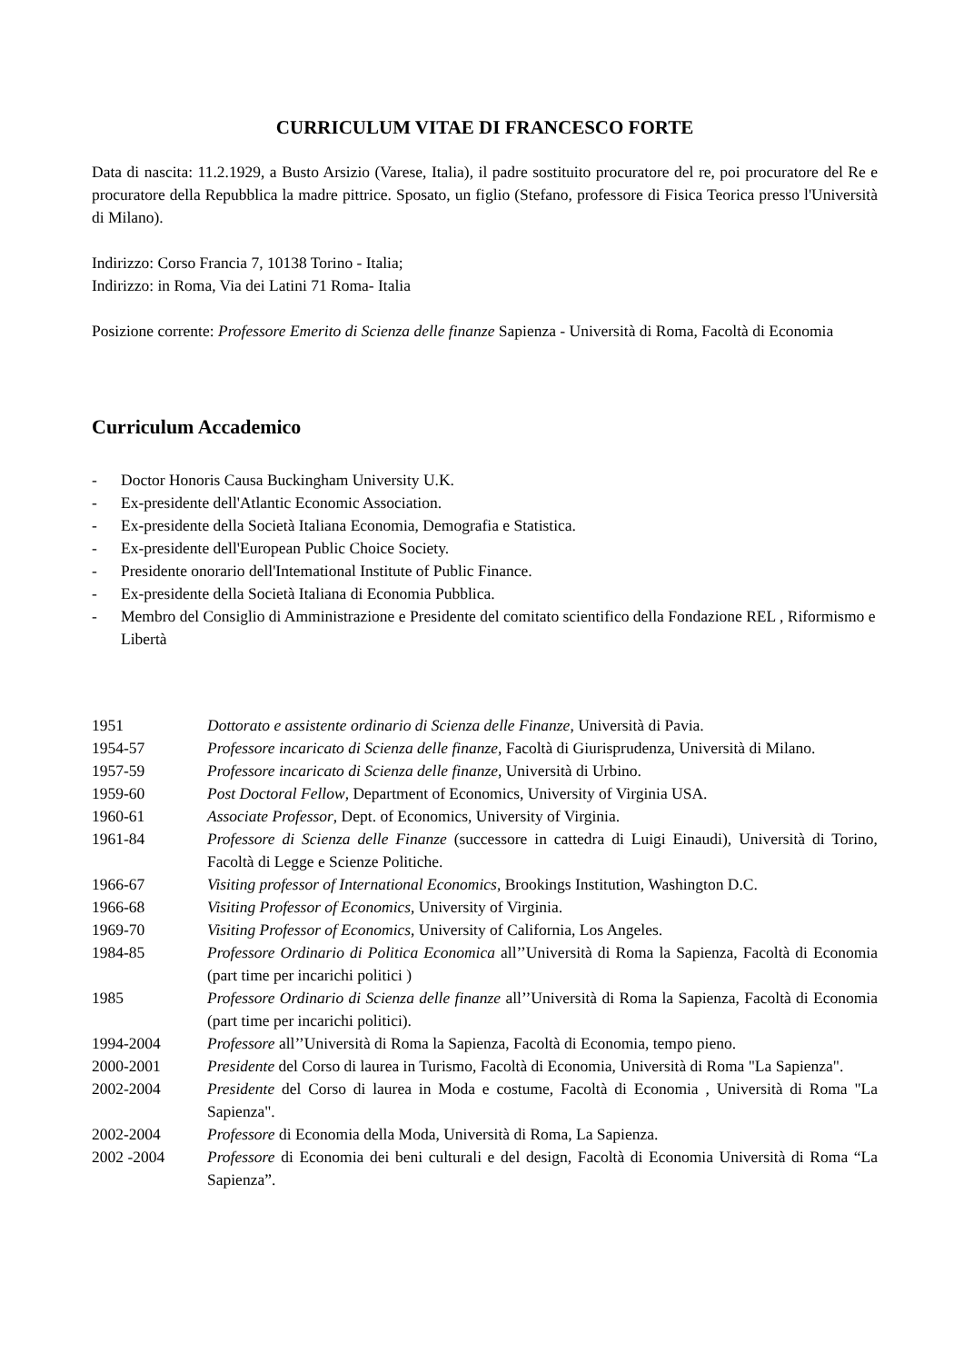CURRICULUM VITAE DI FRANCESCO FORTE
Data di nascita: 11.2.1929, a Busto Arsizio (Varese, Italia), il padre sostituito procuratore del re, poi procuratore del Re e procuratore della Repubblica la madre pittrice. Sposato, un figlio (Stefano, professore di Fisica Teorica presso l'Università di Milano).
Indirizzo: Corso Francia 7, 10138 Torino - Italia;
Indirizzo: in Roma, Via dei Latini 71 Roma- Italia
Posizione corrente: Professore Emerito di Scienza delle finanze Sapienza - Università di Roma, Facoltà di Economia
Curriculum Accademico
- Doctor Honoris Causa Buckingham University U.K.
- Ex-presidente dell'Atlantic Economic Association.
- Ex-presidente della Società Italiana Economia, Demografia e Statistica.
- Ex-presidente dell'European Public Choice Society.
- Presidente onorario dell'Intemational Institute of Public Finance.
- Ex-presidente della Società Italiana di Economia Pubblica.
- Membro del Consiglio di Amministrazione e Presidente del comitato scientifico della Fondazione REL , Riformismo e Libertà
1951 Dottorato e assistente ordinario di Scienza delle Finanze, Università di Pavia.
1954-57 Professore incaricato di Scienza delle finanze, Facoltà di Giurisprudenza, Università di Milano.
1957-59 Professore incaricato di Scienza delle finanze, Università di Urbino.
1959-60 Post Doctoral Fellow, Department of Economics, University of Virginia USA.
1960-61 Associate Professor, Dept. of Economics, University of Virginia.
1961-84 Professore di Scienza delle Finanze (successore in cattedra di Luigi Einaudi), Università di Torino, Facoltà di Legge e Scienze Politiche.
1966-67 Visiting professor of International Economics, Brookings Institution, Washington D.C.
1966-68 Visiting Professor of Economics, University of Virginia.
1969-70 Visiting Professor of Economics, University of California, Los Angeles.
1984-85 Professore Ordinario di Politica Economica all’’Università di Roma la Sapienza, Facoltà di Economia (part time per incarichi politici )
1985 Professore Ordinario di Scienza delle finanze all’’Università di Roma la Sapienza, Facoltà di Economia (part time per incarichi politici).
1994-2004 Professore all’’Università di Roma la Sapienza, Facoltà di Economia, tempo pieno.
2000-2001 Presidente del Corso di laurea in Turismo, Facoltà di Economia, Università di Roma "La Sapienza".
2002-2004 Presidente del Corso di laurea in Moda e costume, Facoltà di Economia , Università di Roma "La Sapienza".
2002-2004 Professore di Economia della Moda, Università di Roma, La Sapienza.
2002 -2004 Professore di Economia dei beni culturali e del design, Facoltà di Economia Università di Roma “La Sapienza”.